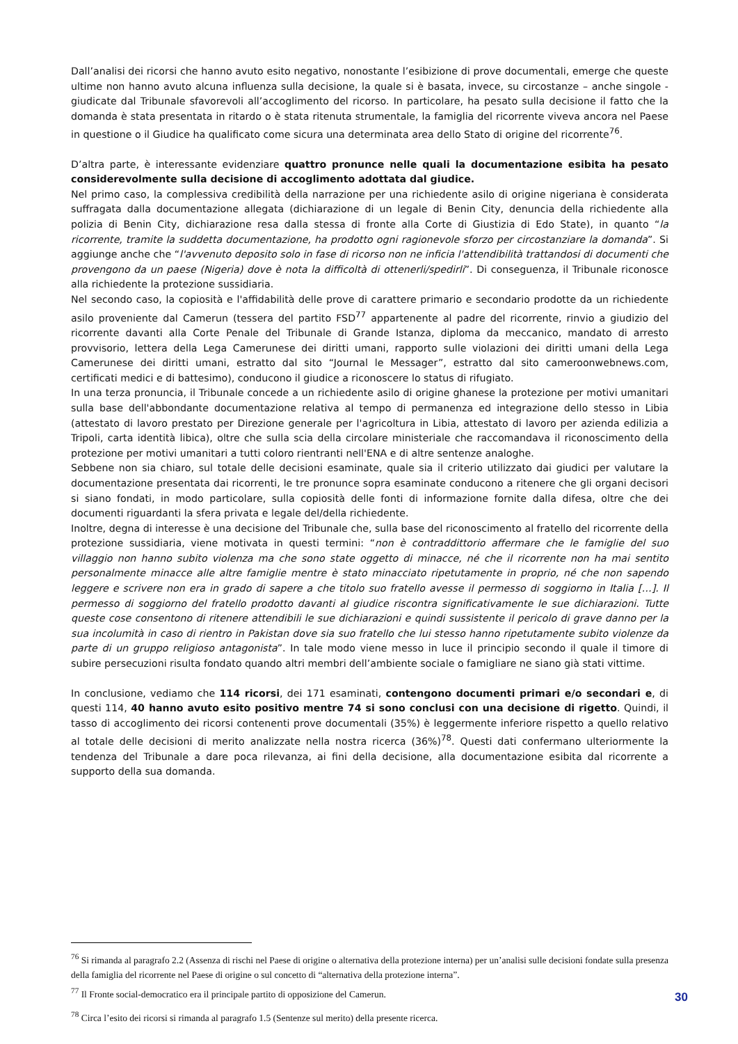Dall’analisi dei ricorsi che hanno avuto esito negativo, nonostante l’esibizione di prove documentali, emerge che queste ultime non hanno avuto alcuna influenza sulla decisione, la quale si è basata, invece, su circostanze – anche singole - giudicate dal Tribunale sfavorevoli all’accoglimento del ricorso. In particolare, ha pesato sulla decisione il fatto che la domanda è stata presentata in ritardo o è stata ritenuta strumentale, la famiglia del ricorrente viveva ancora nel Paese in questione o il Giudice ha qualificato come sicura una determinata area dello Stato di origine del ricorrente<sup>76</sup>.
D’altra parte, è interessante evidenziare quattro pronunce nelle quali la documentazione esibita ha pesato considerevolmente sulla decisione di accoglimento adottata dal giudice.
Nel primo caso, la complessiva credibilità della narrazione per una richiedente asilo di origine nigeriana è considerata suffragata dalla documentazione allegata (dichiarazione di un legale di Benin City, denuncia della richiedente alla polizia di Benin City, dichiarazione resa dalla stessa di fronte alla Corte di Giustizia di Edo State), in quanto “la ricorrente, tramite la suddetta documentazione, ha prodotto ogni ragionevole sforzo per circostanziare la domanda”. Si aggiunge anche che “l'avvenuto deposito solo in fase di ricorso non ne inficia l'attendibilità trattandosi di documenti che provengono da un paese (Nigeria) dove è nota la difficoltà di ottenerli/spedirli”. Di conseguenza, il Tribunale riconosce alla richiedente la protezione sussidiaria.
Nel secondo caso, la copiosità e l'affidabilità delle prove di carattere primario e secondario prodotte da un richiedente asilo proveniente dal Camerun (tessera del partito FSD<sup>77</sup> appartenente al padre del ricorrente, rinvio a giudizio del ricorrente davanti alla Corte Penale del Tribunale di Grande Istanza, diploma da meccanico, mandato di arresto provvisorio, lettera della Lega Camerunese dei diritti umani, rapporto sulle violazioni dei diritti umani della Lega Camerunese dei diritti umani, estratto dal sito “Journal le Messager”, estratto dal sito cameroonwebnews.com, certificati medici e di battesimo), conducono il giudice a riconoscere lo status di rifugiato.
In una terza pronuncia, il Tribunale concede a un richiedente asilo di origine ghanese la protezione per motivi umanitari sulla base dell'abbondante documentazione relativa al tempo di permanenza ed integrazione dello stesso in Libia (attestato di lavoro prestato per Direzione generale per l'agricoltura in Libia, attestato di lavoro per azienda edilizia a Tripoli, carta identità libica), oltre che sulla scia della circolare ministeriale che raccomandava il riconoscimento della protezione per motivi umanitari a tutti coloro rientranti nell'ENA e di altre sentenze analoghe.
Sebbene non sia chiaro, sul totale delle decisioni esaminate, quale sia il criterio utilizzato dai giudici per valutare la documentazione presentata dai ricorrenti, le tre pronunce sopra esaminate conducono a ritenere che gli organi decisori si siano fondati, in modo particolare, sulla copiosità delle fonti di informazione fornite dalla difesa, oltre che dei documenti riguardanti la sfera privata e legale del/della richiedente.
Inoltre, degna di interesse è una decisione del Tribunale che, sulla base del riconoscimento al fratello del ricorrente della protezione sussidiaria, viene motivata in questi termini: “non è contraddittorio affermare che le famiglie del suo villaggio non hanno subito violenza ma che sono state oggetto di minacce, né che il ricorrente non ha mai sentito personalmente minacce alle altre famiglie mentre è stato minacciato ripetutamente in proprio, né che non sapendo leggere e scrivere non era in grado di sapere a che titolo suo fratello avesse il permesso di soggiorno in Italia […]. Il permesso di soggiorno del fratello prodotto davanti al giudice riscontra significativamente le sue dichiarazioni. Tutte queste cose consentono di ritenere attendibili le sue dichiarazioni e quindi sussistente il pericolo di grave danno per la sua incolumità in caso di rientro in Pakistan dove sia suo fratello che lui stesso hanno ripetutamente subito violenze da parte di un gruppo religioso antagonista”. In tale modo viene messo in luce il principio secondo il quale il timore di subire persecuzioni risulta fondato quando altri membri dell’ambiente sociale o famigliare ne siano già stati vittime.
In conclusione, vediamo che 114 ricorsi, dei 171 esaminati, contengono documenti primari e/o secondari e, di questi 114, 40 hanno avuto esito positivo mentre 74 si sono conclusi con una decisione di rigetto. Quindi, il tasso di accoglimento dei ricorsi contenenti prove documentali (35%) è leggermente inferiore rispetto a quello relativo al totale delle decisioni di merito analizzate nella nostra ricerca (36%)<sup>78</sup>. Questi dati confermano ulteriormente la tendenza del Tribunale a dare poca rilevanza, ai fini della decisione, alla documentazione esibita dal ricorrente a supporto della sua domanda.
<sup>76</sup> Si rimanda al paragrafo 2.2 (Assenza di rischi nel Paese di origine o alternativa della protezione interna) per un’analisi sulle decisioni fondate sulla presenza della famiglia del ricorrente nel Paese di origine o sul concetto di “alternativa della protezione interna”.
<sup>77</sup> Il Fronte social-democratico era il principale partito di opposizione del Camerun.
<sup>78</sup> Circa l’esito dei ricorsi si rimanda al paragrafo 1.5 (Sentenze sul merito) della presente ricerca.
30